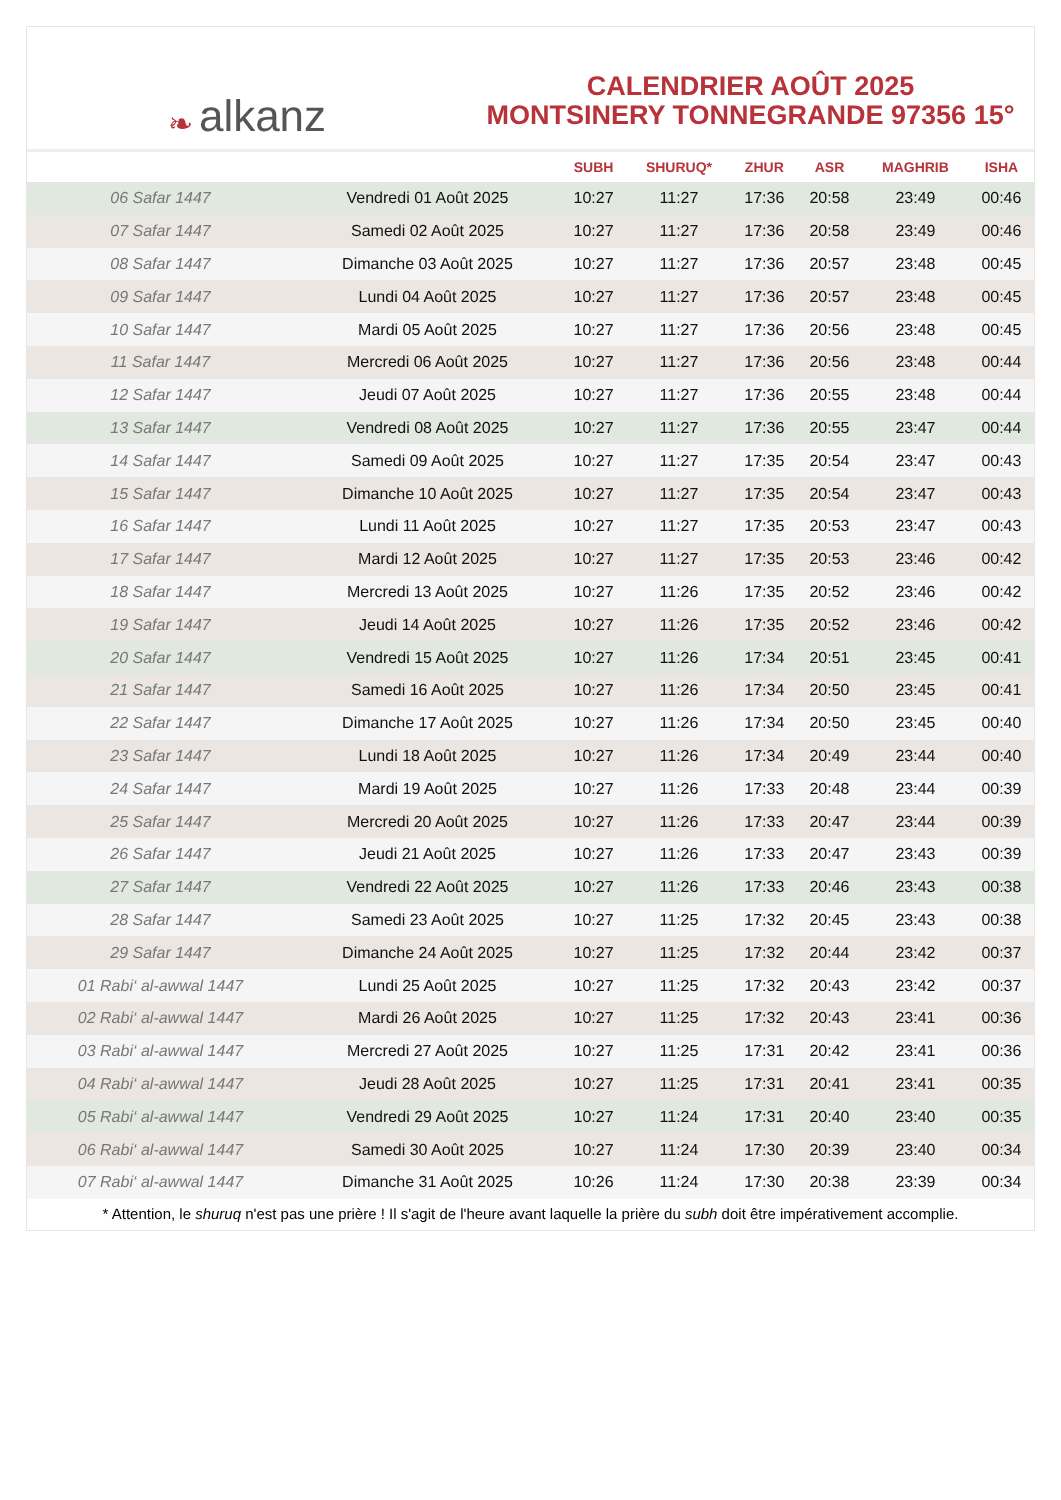❧ alkanz
CALENDRIER AOÛT 2025
MONTSINERY TONNEGRANDE 97356 15°
| | | SUBH | SHURUQ* | ZHUR | ASR | MAGHRIB | ISHA |
| --- | --- | --- | --- | --- | --- | --- | --- |
| 06 Safar 1447 | Vendredi 01 Août 2025 | 10:27 | 11:27 | 17:36 | 20:58 | 23:49 | 00:46 |
| 07 Safar 1447 | Samedi 02 Août 2025 | 10:27 | 11:27 | 17:36 | 20:58 | 23:49 | 00:46 |
| 08 Safar 1447 | Dimanche 03 Août 2025 | 10:27 | 11:27 | 17:36 | 20:57 | 23:48 | 00:45 |
| 09 Safar 1447 | Lundi 04 Août 2025 | 10:27 | 11:27 | 17:36 | 20:57 | 23:48 | 00:45 |
| 10 Safar 1447 | Mardi 05 Août 2025 | 10:27 | 11:27 | 17:36 | 20:56 | 23:48 | 00:45 |
| 11 Safar 1447 | Mercredi 06 Août 2025 | 10:27 | 11:27 | 17:36 | 20:56 | 23:48 | 00:44 |
| 12 Safar 1447 | Jeudi 07 Août 2025 | 10:27 | 11:27 | 17:36 | 20:55 | 23:48 | 00:44 |
| 13 Safar 1447 | Vendredi 08 Août 2025 | 10:27 | 11:27 | 17:36 | 20:55 | 23:47 | 00:44 |
| 14 Safar 1447 | Samedi 09 Août 2025 | 10:27 | 11:27 | 17:35 | 20:54 | 23:47 | 00:43 |
| 15 Safar 1447 | Dimanche 10 Août 2025 | 10:27 | 11:27 | 17:35 | 20:54 | 23:47 | 00:43 |
| 16 Safar 1447 | Lundi 11 Août 2025 | 10:27 | 11:27 | 17:35 | 20:53 | 23:47 | 00:43 |
| 17 Safar 1447 | Mardi 12 Août 2025 | 10:27 | 11:27 | 17:35 | 20:53 | 23:46 | 00:42 |
| 18 Safar 1447 | Mercredi 13 Août 2025 | 10:27 | 11:26 | 17:35 | 20:52 | 23:46 | 00:42 |
| 19 Safar 1447 | Jeudi 14 Août 2025 | 10:27 | 11:26 | 17:35 | 20:52 | 23:46 | 00:42 |
| 20 Safar 1447 | Vendredi 15 Août 2025 | 10:27 | 11:26 | 17:34 | 20:51 | 23:45 | 00:41 |
| 21 Safar 1447 | Samedi 16 Août 2025 | 10:27 | 11:26 | 17:34 | 20:50 | 23:45 | 00:41 |
| 22 Safar 1447 | Dimanche 17 Août 2025 | 10:27 | 11:26 | 17:34 | 20:50 | 23:45 | 00:40 |
| 23 Safar 1447 | Lundi 18 Août 2025 | 10:27 | 11:26 | 17:34 | 20:49 | 23:44 | 00:40 |
| 24 Safar 1447 | Mardi 19 Août 2025 | 10:27 | 11:26 | 17:33 | 20:48 | 23:44 | 00:39 |
| 25 Safar 1447 | Mercredi 20 Août 2025 | 10:27 | 11:26 | 17:33 | 20:47 | 23:44 | 00:39 |
| 26 Safar 1447 | Jeudi 21 Août 2025 | 10:27 | 11:26 | 17:33 | 20:47 | 23:43 | 00:39 |
| 27 Safar 1447 | Vendredi 22 Août 2025 | 10:27 | 11:26 | 17:33 | 20:46 | 23:43 | 00:38 |
| 28 Safar 1447 | Samedi 23 Août 2025 | 10:27 | 11:25 | 17:32 | 20:45 | 23:43 | 00:38 |
| 29 Safar 1447 | Dimanche 24 Août 2025 | 10:27 | 11:25 | 17:32 | 20:44 | 23:42 | 00:37 |
| 01 Rabi‘ al-awwal 1447 | Lundi 25 Août 2025 | 10:27 | 11:25 | 17:32 | 20:43 | 23:42 | 00:37 |
| 02 Rabi‘ al-awwal 1447 | Mardi 26 Août 2025 | 10:27 | 11:25 | 17:32 | 20:43 | 23:41 | 00:36 |
| 03 Rabi‘ al-awwal 1447 | Mercredi 27 Août 2025 | 10:27 | 11:25 | 17:31 | 20:42 | 23:41 | 00:36 |
| 04 Rabi‘ al-awwal 1447 | Jeudi 28 Août 2025 | 10:27 | 11:25 | 17:31 | 20:41 | 23:41 | 00:35 |
| 05 Rabi‘ al-awwal 1447 | Vendredi 29 Août 2025 | 10:27 | 11:24 | 17:31 | 20:40 | 23:40 | 00:35 |
| 06 Rabi‘ al-awwal 1447 | Samedi 30 Août 2025 | 10:27 | 11:24 | 17:30 | 20:39 | 23:40 | 00:34 |
| 07 Rabi‘ al-awwal 1447 | Dimanche 31 Août 2025 | 10:26 | 11:24 | 17:30 | 20:38 | 23:39 | 00:34 |
* Attention, le shuruq n'est pas une prière ! Il s'agit de l'heure avant laquelle la prière du subh doit être impérativement accomplie.